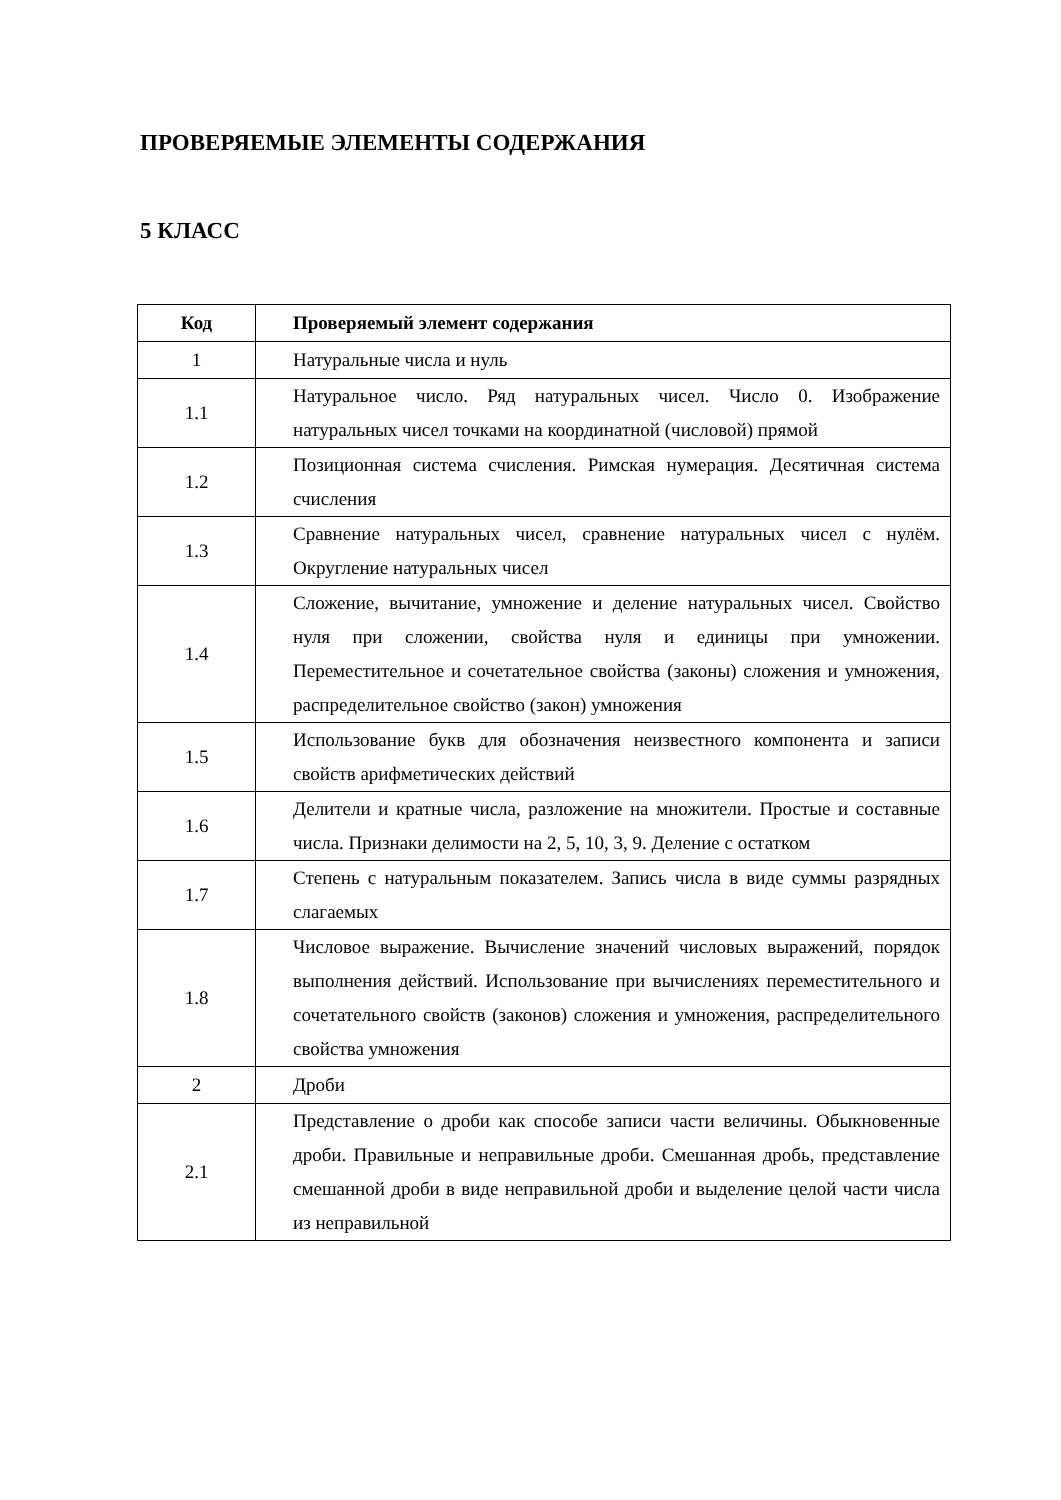ПРОВЕРЯЕМЫЕ ЭЛЕМЕНТЫ СОДЕРЖАНИЯ
5 КЛАСС
| Код | Проверяемый элемент содержания |
| --- | --- |
| 1 | Натуральные числа и нуль |
| 1.1 | Натуральное число. Ряд натуральных чисел. Число 0. Изображение натуральных чисел точками на координатной (числовой) прямой |
| 1.2 | Позиционная система счисления. Римская нумерация. Десятичная система счисления |
| 1.3 | Сравнение натуральных чисел, сравнение натуральных чисел с нулём. Округление натуральных чисел |
| 1.4 | Сложение, вычитание, умножение и деление натуральных чисел. Свойство нуля при сложении, свойства нуля и единицы при умножении. Переместительное и сочетательное свойства (законы) сложения и умножения, распределительное свойство (закон) умножения |
| 1.5 | Использование букв для обозначения неизвестного компонента и записи свойств арифметических действий |
| 1.6 | Делители и кратные числа, разложение на множители. Простые и составные числа. Признаки делимости на 2, 5, 10, 3, 9. Деление с остатком |
| 1.7 | Степень с натуральным показателем. Запись числа в виде суммы разрядных слагаемых |
| 1.8 | Числовое выражение. Вычисление значений числовых выражений, порядок выполнения действий. Использование при вычислениях переместительного и сочетательного свойств (законов) сложения и умножения, распределительного свойства умножения |
| 2 | Дроби |
| 2.1 | Представление о дроби как способе записи части величины. Обыкновенные дроби. Правильные и неправильные дроби. Смешанная дробь, представление смешанной дроби в виде неправильной дроби и выделение целой части числа из неправильной |